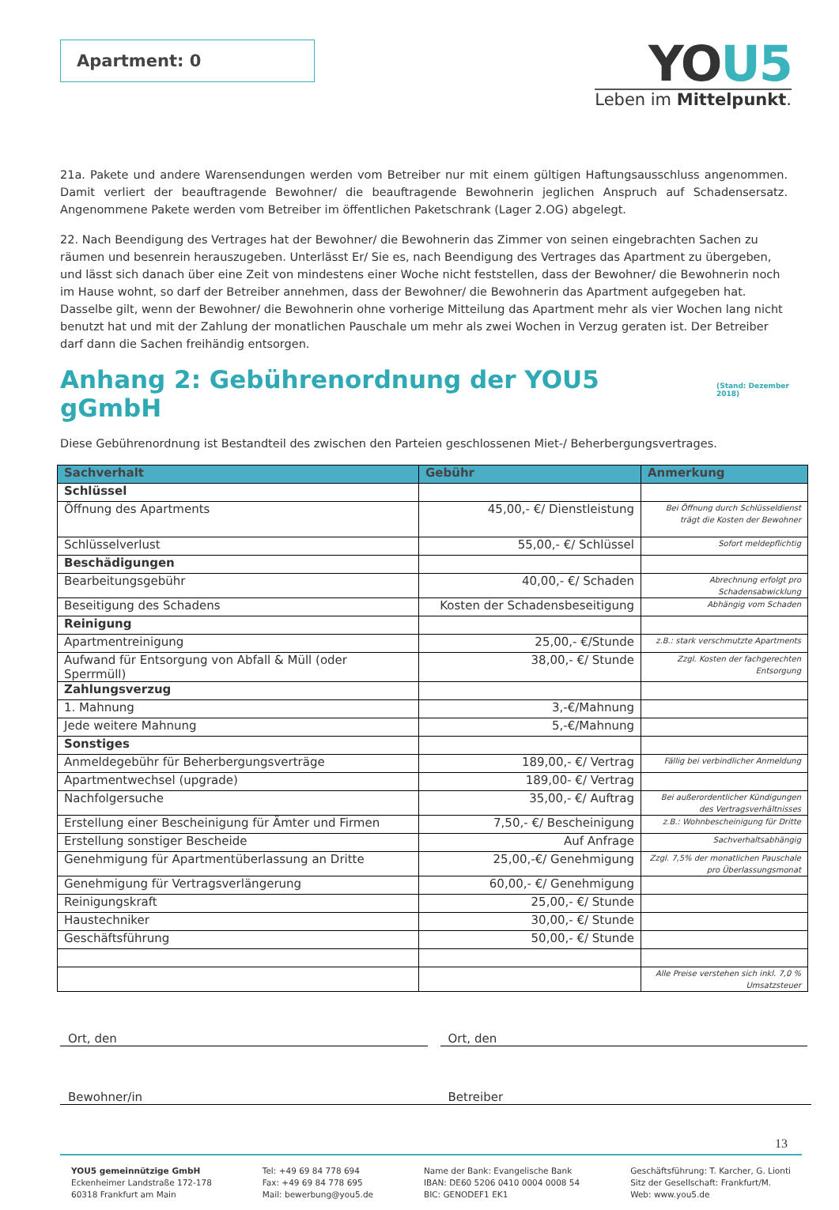Apartment: 0
YOU5
Leben im Mittelpunkt.
21a. Pakete und andere Warensendungen werden vom Betreiber nur mit einem gültigen Haftungsausschluss angenommen. Damit verliert der beauftragende Bewohner/ die beauftragende Bewohnerin jeglichen Anspruch auf Schadensersatz. Angenommene Pakete werden vom Betreiber im öffentlichen Paketschrank (Lager 2.OG) abgelegt.
22. Nach Beendigung des Vertrages hat der Bewohner/ die Bewohnerin das Zimmer von seinen eingebrachten Sachen zu räumen und besenrein herauszugeben. Unterlässt Er/ Sie es, nach Beendigung des Vertrages das Apartment zu übergeben, und lässt sich danach über eine Zeit von mindestens einer Woche nicht feststellen, dass der Bewohner/ die Bewohnerin noch im Hause wohnt, so darf der Betreiber annehmen, dass der Bewohner/ die Bewohnerin das Apartment aufgegeben hat. Dasselbe gilt, wenn der Bewohner/ die Bewohnerin ohne vorherige Mitteilung das Apartment mehr als vier Wochen lang nicht benutzt hat und mit der Zahlung der monatlichen Pauschale um mehr als zwei Wochen in Verzug geraten ist. Der Betreiber darf dann die Sachen freihändig entsorgen.
Anhang 2: Gebührenordnung der YOU5 gGmbH (Stand: Dezember 2018)
Diese Gebührenordnung ist Bestandteil des zwischen den Parteien geschlossenen Miet-/ Beherbergungsvertrages.
| Sachverhalt | Gebühr | Anmerkung |
| --- | --- | --- |
| Schlüssel | | |
| Öffnung des Apartments | 45,00,- €/ Dienstleistung | Bei Öffnung durch Schlüsseldienst trägt die Kosten der Bewohner |
| Schlüsselverlust | 55,00,- €/ Schlüssel | Sofort meldepflichtig |
| Beschädigungen | | |
| Bearbeitungsgebühr | 40,00,- €/ Schaden | Abrechnung erfolgt pro Schadensabwicklung |
| Beseitigung des Schadens | Kosten der Schadensbeseitigung | Abhängig vom Schaden |
| Reinigung | | |
| Apartmentreinigung | 25,00,- €/Stunde | z.B.: stark verschmutzte Apartments |
| Aufwand für Entsorgung von Abfall & Müll (oder Sperrmüll) | 38,00,- €/ Stunde | Zzgl. Kosten der fachgerechten Entsorgung |
| Zahlungsverzug | | |
| 1. Mahnung | 3,-€/Mahnung | |
| Jede weitere Mahnung | 5,-€/Mahnung | |
| Sonstiges | | |
| Anmeldegebühr für Beherbergungsverträge | 189,00,- €/ Vertrag | Fällig bei verbindlicher Anmeldung |
| Apartmentwechsel (upgrade) | 189,00- €/ Vertrag | |
| Nachfolgersuche | 35,00,- €/ Auftrag | Bei außerordentlicher Kündigungen des Vertragsverhältnisses |
| Erstellung einer Bescheinigung für Ämter und Firmen | 7,50,- €/ Bescheinigung | z.B.: Wohnbescheinigung für Dritte |
| Erstellung sonstiger Bescheide | Auf Anfrage | Sachverhaltsabhängig |
| Genehmigung für Apartmentüberlassung an Dritte | 25,00,-€/ Genehmigung | Zzgl. 7,5% der monatlichen Pauschale pro Überlassungsmonat |
| Genehmigung für Vertragsverlängerung | 60,00,- €/ Genehmigung | |
| Reinigungskraft | 25,00,- €/ Stunde | |
| Haustechniker | 30,00,- €/ Stunde | |
| Geschäftsführung | 50,00,- €/ Stunde | |
| | | Alle Preise verstehen sich inkl. 7,0 % Umsatzsteuer |
Ort, den Ort, den
Bewohner/in Betreiber
13
YOU5 gemeinnützige GmbH
Eckenheimer Landstraße 172-178
60318 Frankfurt am Main
Tel: +49 69 84 778 694
Fax: +49 69 84 778 695
Mail: bewerbung@you5.de
Name der Bank: Evangelische Bank
IBAN: DE60 5206 0410 0004 0008 54
BIC: GENODEF1 EK1
Geschäftsführung: T. Karcher, G. Lionti
Sitz der Gesellschaft: Frankfurt/M.
Web: www.you5.de